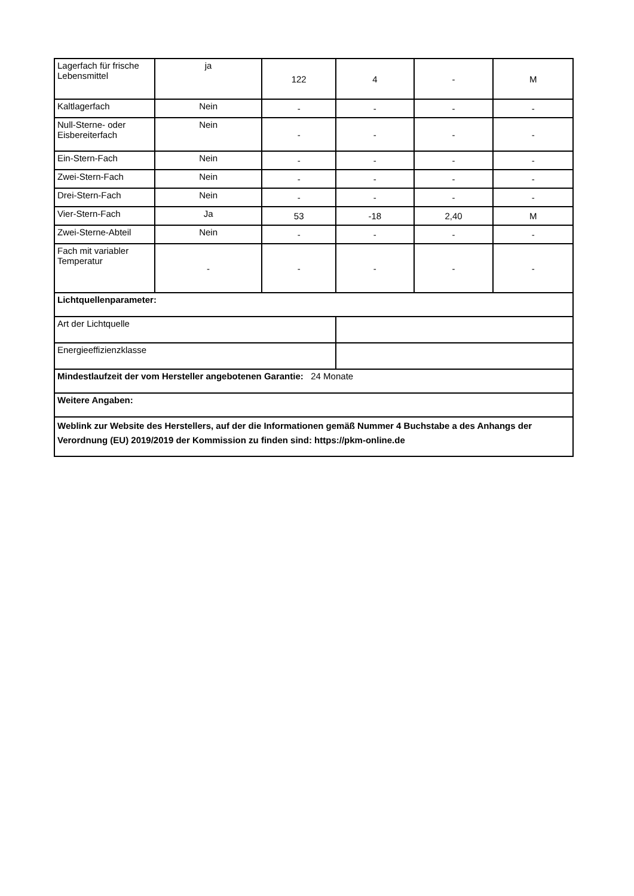| Lagerfach für frische Lebensmittel | ja | 122 | 4 | - | M |
| Kaltlagerfach | Nein | - | - | - | - |
| Null-Sterne- oder Eisbereiterfach | Nein | - | - | - | - |
| Ein-Stern-Fach | Nein | - | - | - | - |
| Zwei-Stern-Fach | Nein | - | - | - | - |
| Drei-Stern-Fach | Nein | - | - | - | - |
| Vier-Stern-Fach | Ja | 53 | -18 | 2,40 | M |
| Zwei-Sterne-Abteil | Nein | - | - | - | - |
| Fach mit variabler Temperatur | - | - | - | - | - |
| Lichtquellenparameter: | | | | | |
| Art der Lichtquelle | | | | | |
| Energieeffizienzklasse | | | | | |
| Mindestlaufzeit der vom Hersteller angebotenen Garantie: 24 Monate | | | | | |
| Weitere Angaben: | | | | | |
| Weblink zur Website des Herstellers, auf der die Informationen gemäß Nummer 4 Buchstabe a des Anhangs der Verordnung (EU) 2019/2019 der Kommission zu finden sind: https://pkm-online.de | | | | | |